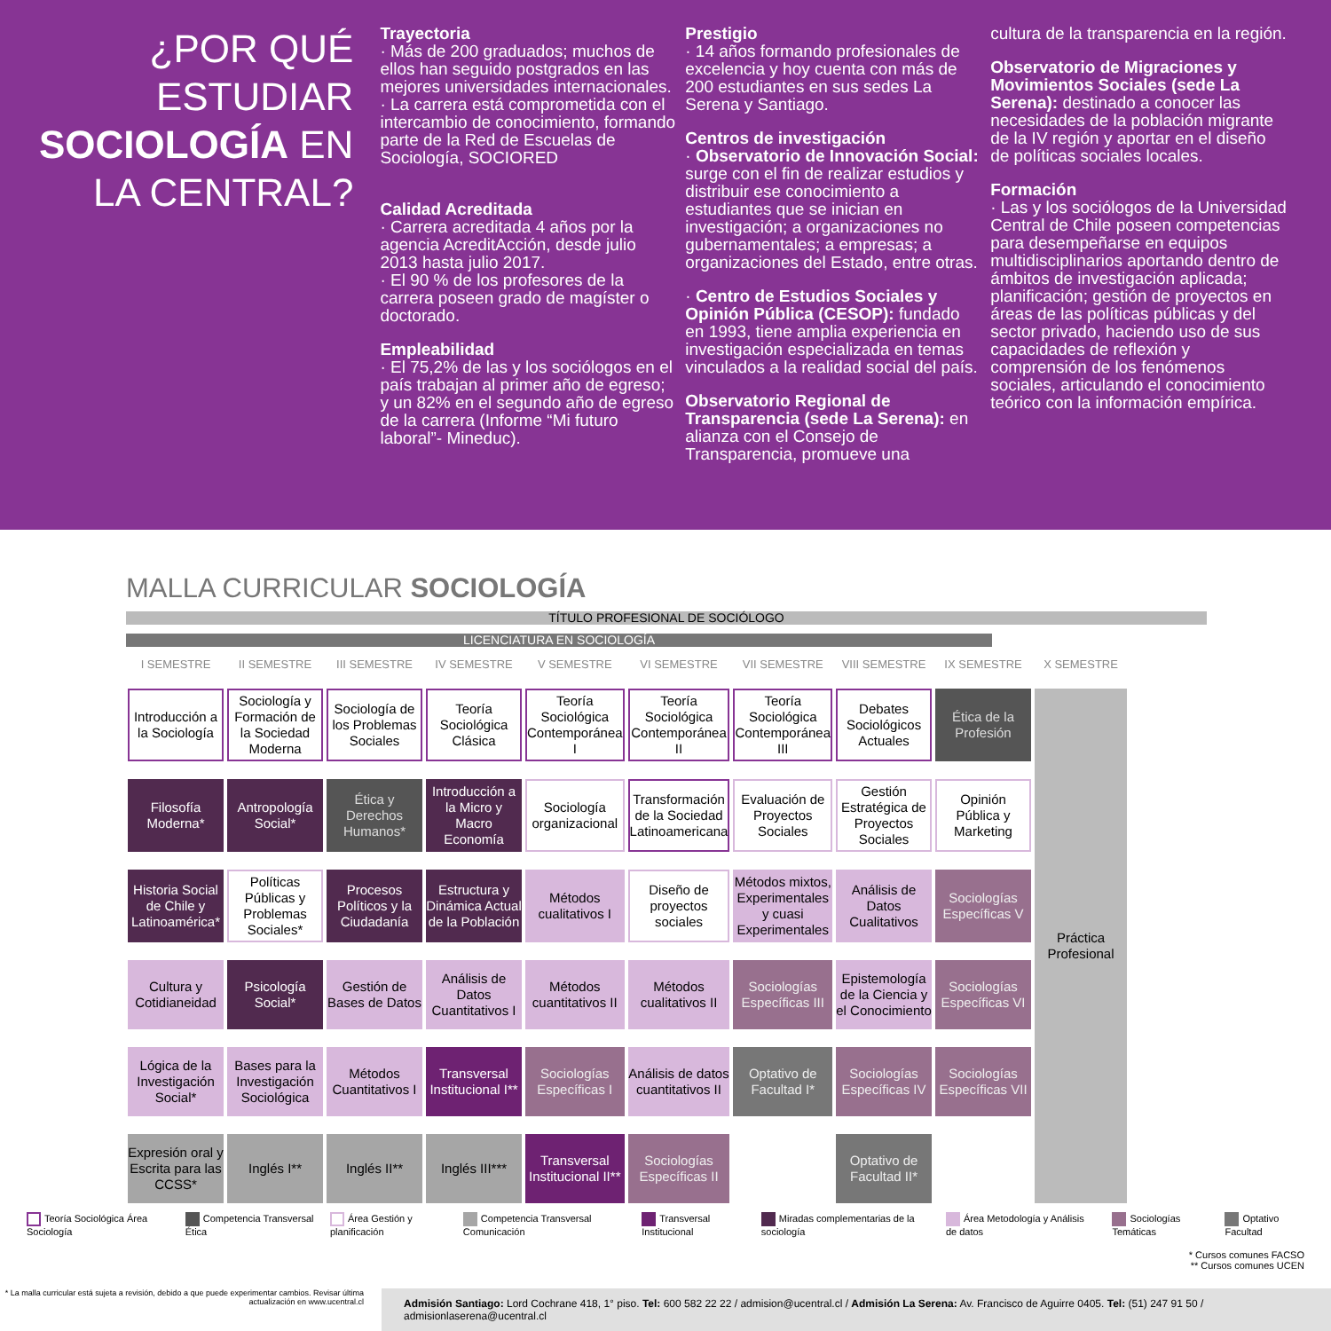¿POR QUÉ ESTUDIAR SOCIOLOGÍA EN LA CENTRAL?
Trayectoria
· Más de 200 graduados; muchos de ellos han seguido postgrados en las mejores universidades internacionales.
· La carrera está comprometida con el intercambio de conocimiento, formando parte de la Red de Escuelas de Sociología, SOCIORED
Calidad Acreditada
· Carrera acreditada 4 años por la agencia AcreditAcción, desde julio 2013 hasta julio 2017.
· El 90 % de los profesores de la carrera poseen grado de magíster o doctorado.
Empleabilidad
· El 75,2% de las y los sociólogos en el país trabajan al primer año de egreso; y un 82% en el segundo año de egreso de la carrera (Informe “Mi futuro laboral”- Mineduc).
Prestigio
· 14 años formando profesionales de excelencia y hoy cuenta con más de 200 estudiantes en sus sedes La Serena y Santiago.
Centros de investigación
· Observatorio de Innovación Social: surge con el fin de realizar estudios y distribuir ese conocimiento a estudiantes que se inician en investigación; a organizaciones no gubernamentales; a empresas; a organizaciones del Estado, entre otras.
· Centro de Estudios Sociales y Opinión Pública (CESOP): fundado en 1993, tiene amplia experiencia en investigación especializada en temas vinculados a la realidad social del país.
Observatorio Regional de Transparencia (sede La Serena): en alianza con el Consejo de Transparencia, promueve una
cultura de la transparencia en la región.
Observatorio de Migraciones y Movimientos Sociales (sede La Serena): destinado a conocer las necesidades de la población migrante de la IV región y aportar en el diseño de políticas sociales locales.
Formación
· Las y los sociólogos de la Universidad Central de Chile poseen competencias para desempeñarse en equipos multidisciplinarios aportando dentro de ámbitos de investigación aplicada; planificación; gestión de proyectos en áreas de las políticas públicas y del sector privado, haciendo uso de sus capacidades de reflexión y comprensión de los fenómenos sociales, articulando el conocimiento teórico con la información empírica.
MALLA CURRICULAR SOCIOLOGÍA
TÍTULO PROFESIONAL DE SOCIÓLOGO
LICENCIATURA EN SOCIOLOGÍA
| I SEMESTRE | II SEMESTRE | III SEMESTRE | IV SEMESTRE | V SEMESTRE | VI SEMESTRE | VII SEMESTRE | VIII SEMESTRE | IX SEMESTRE | X SEMESTRE |
| --- | --- | --- | --- | --- | --- | --- | --- | --- | --- |
| Introducción a la Sociología | Sociología y Formación de la Sociedad Moderna | Sociología de los Problemas Sociales | Teoría Sociológica Clásica | Teoría Sociológica Contemporánea I | Teoría Sociológica Contemporánea II | Teoría Sociológica Contemporánea III | Debates Sociológicos Actuales | Ética de la Profesión | Práctica Profesional |
| Filosofía Moderna* | Antropología Social* | Ética y Derechos Humanos* | Introducción a la Micro y Macro Economía | Sociología organizacional | Transformación de la Sociedad Latinoamericana | Evaluación de Proyectos Sociales | Gestión Estratégica de Proyectos Sociales | Opinión Pública y Marketing | |
| Historia Social de Chile y Latinoamérica* | Políticas Públicas y Problemas Sociales* | Procesos Políticos y la Ciudadanía | Estructura y Dinámica Actual de la Población | Métodos cualitativos I | Diseño de proyectos sociales | Métodos mixtos, Experimentales y cuasi Experimentales | Análisis de Datos Cualitativos | Sociologías Específicas V | |
| Cultura y Cotidianeidad | Psicología Social* | Gestión de Bases de Datos | Análisis de Datos Cuantitativos I | Métodos cuantitativos II | Métodos cualitativos II | Sociologías Específicas III | Epistemología de la Ciencia y el Conocimiento | Sociologías Específicas VI | |
| Lógica de la Investigación Social* | Bases para la Investigación Sociológica | Métodos Cuantitativos I | Transversal Institucional I** | Sociologías Específicas I | Análisis de datos cuantitativos II | Optativo de Facultad I* | Sociologías Específicas IV | Sociologías Específicas VII | |
| Expresión oral y Escrita para las CCSS* | Inglés I** | Inglés II** | Inglés III*** | Transversal Institucional II** | Sociologías Específicas II | | Optativo de Facultad II* | | |
Teoría Sociológica Área Sociología
Competencia Transversal Ética Área Gestión y planificación Competencia Transversal Comunicación
Transversal Institucional Miradas complementarias de la sociología
Área Metodología y Análisis de datos
Sociologías Temáticas Optativo Facultad
* Cursos comunes FACSO
** Cursos comunes UCEN
* La malla curricular está sujeta a revisión, debido a que puede experimentar cambios. Revisar última actualización en www.ucentral.cl
Admisión Santiago: Lord Cochrane 418, 1° piso. Tel: 600 582 22 22 / admision@ucentral.cl / Admisión La Serena: Av. Francisco de Aguirre 0405. Tel: (51) 247 91 50 / admisionlaserena@ucentral.cl